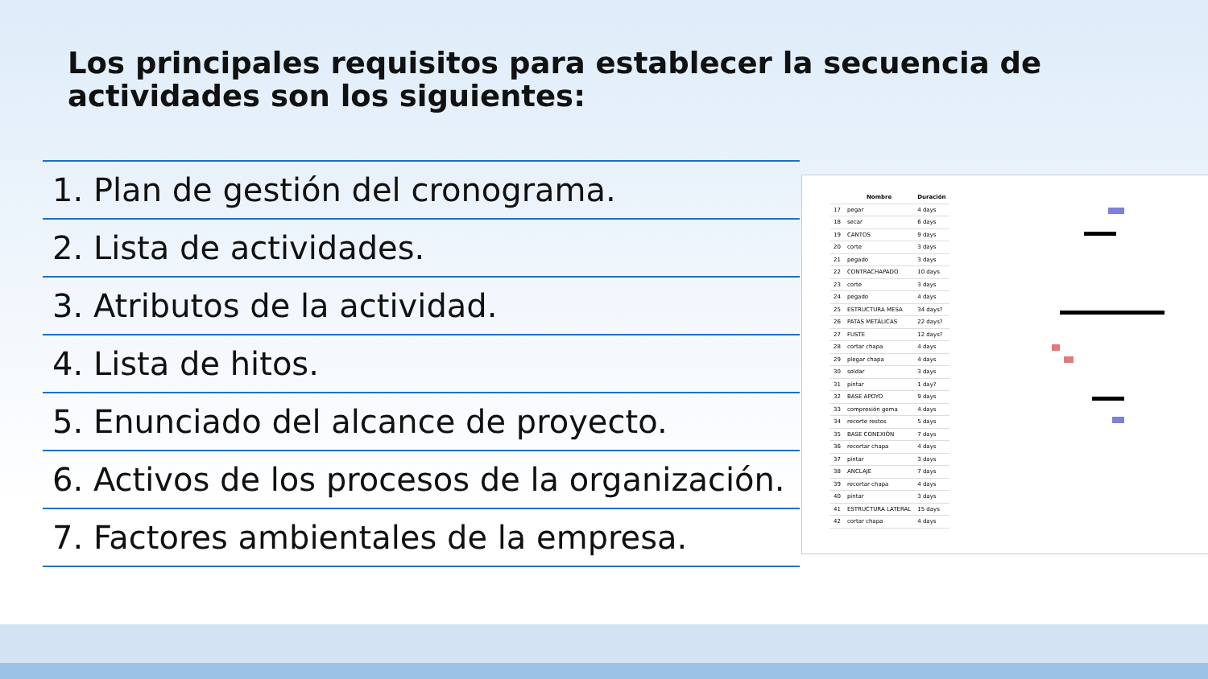Los principales requisitos para establecer la secuencia de actividades son los siguientes:
1. Plan de gestión del cronograma.
2. Lista de actividades.
3. Atributos de la actividad.
4. Lista de hitos.
5. Enunciado del alcance de proyecto.
6. Activos de los procesos de la organización.
7. Factores ambientales de la empresa.
| | Nombre | Duración |
| --- | --- | --- |
| 17 | pegar | 4 days |
| 18 | secar | 6 days |
| 19 | CANTOS | 9 days |
| 20 | corte | 3 days |
| 21 | pegado | 3 days |
| 22 | CONTRACHAPADO | 10 days |
| 23 | corte | 3 days |
| 24 | pegado | 4 days |
| 25 | ESTRUCTURA MESA | 34 days? |
| 26 | PATAS METÁLICAS | 22 days? |
| 27 | FUSTE | 12 days? |
| 28 | cortar chapa | 4 days |
| 29 | plegar chapa | 4 days |
| 30 | soldar | 3 days |
| 31 | pintar | 1 day? |
| 32 | BASE APOYO | 9 days |
| 33 | compresión goma | 4 days |
| 34 | recorte restos | 5 days |
| 35 | BASE CONEXIÓN | 7 days |
| 36 | recortar chapa | 4 days |
| 37 | pintar | 3 days |
| 38 | ANCLAJE | 7 days |
| 39 | recortar chapa | 4 days |
| 40 | pintar | 3 days |
| 41 | ESTRUCTURA LATERAL | 15 days |
| 42 | cortar chapa | 4 days |